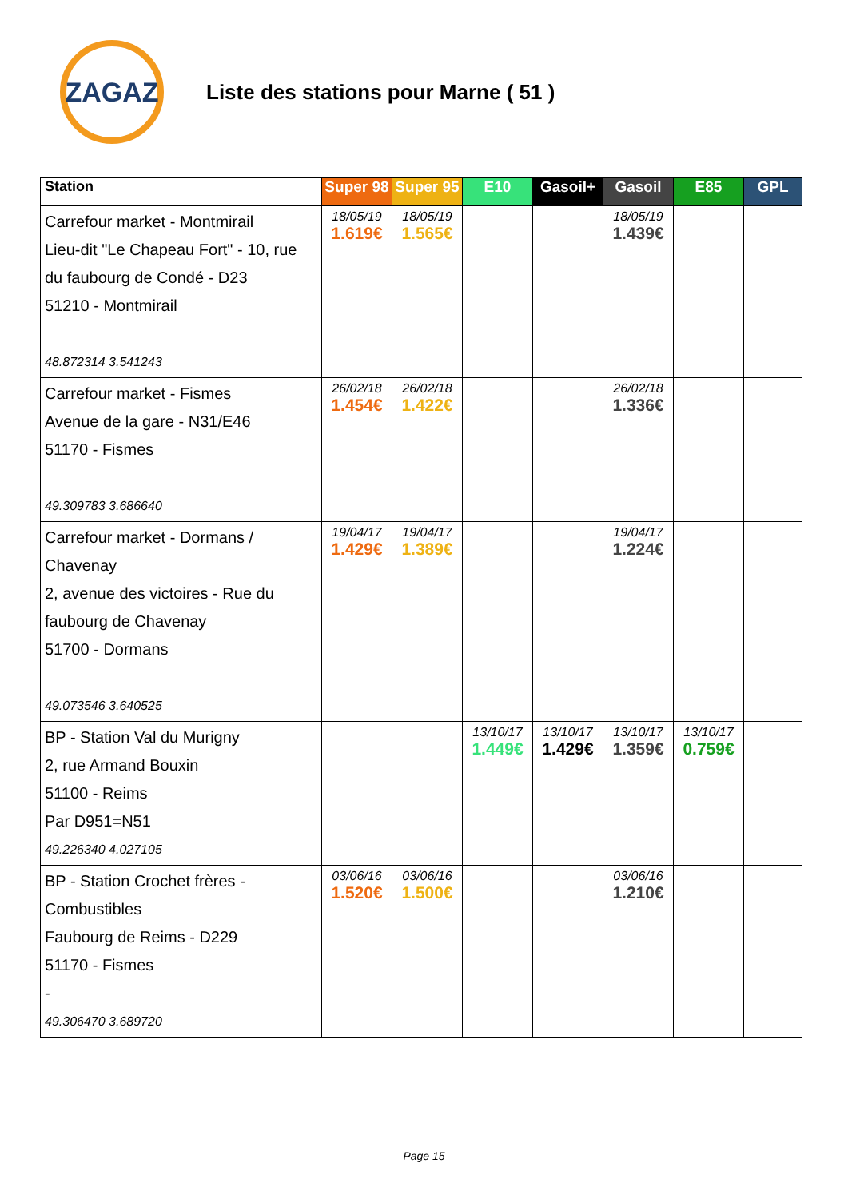ZAGAZ
Liste des stations pour Marne ( 51 )
| Station | Super 98 | Super 95 | E10 | Gasoil+ | Gasoil | E85 | GPL |
| --- | --- | --- | --- | --- | --- | --- | --- |
| Carrefour market - Montmirail Lieu-dit "Le Chapeau Fort" - 10, rue du faubourg de Condé - D23 51210 - Montmirail 48.872314 3.541243 | 18/05/19 1.619€ | 18/05/19 1.565€ | | | 18/05/19 1.439€ | | |
| Carrefour market - Fismes Avenue de la gare - N31/E46 51170 - Fismes 49.309783 3.686640 | 26/02/18 1.454€ | 26/02/18 1.422€ | | | 26/02/18 1.336€ | | |
| Carrefour market - Dormans / Chavenay 2, avenue des victoires - Rue du faubourg de Chavenay 51700 - Dormans 49.073546 3.640525 | 19/04/17 1.429€ | 19/04/17 1.389€ | | | 19/04/17 1.224€ | | |
| BP - Station Val du Murigny 2, rue Armand Bouxin 51100 - Reims Par D951=N51 49.226340 4.027105 | | | 13/10/17 1.449€ | 13/10/17 1.429€ | 13/10/17 1.359€ | 13/10/17 0.759€ | |
| BP - Station Crochet frères - Combustibles Faubourg de Reims - D229 51170 - Fismes - 49.306470 3.689720 | 03/06/16 1.520€ | 03/06/16 1.500€ | | | 03/06/16 1.210€ | | |
Page 15